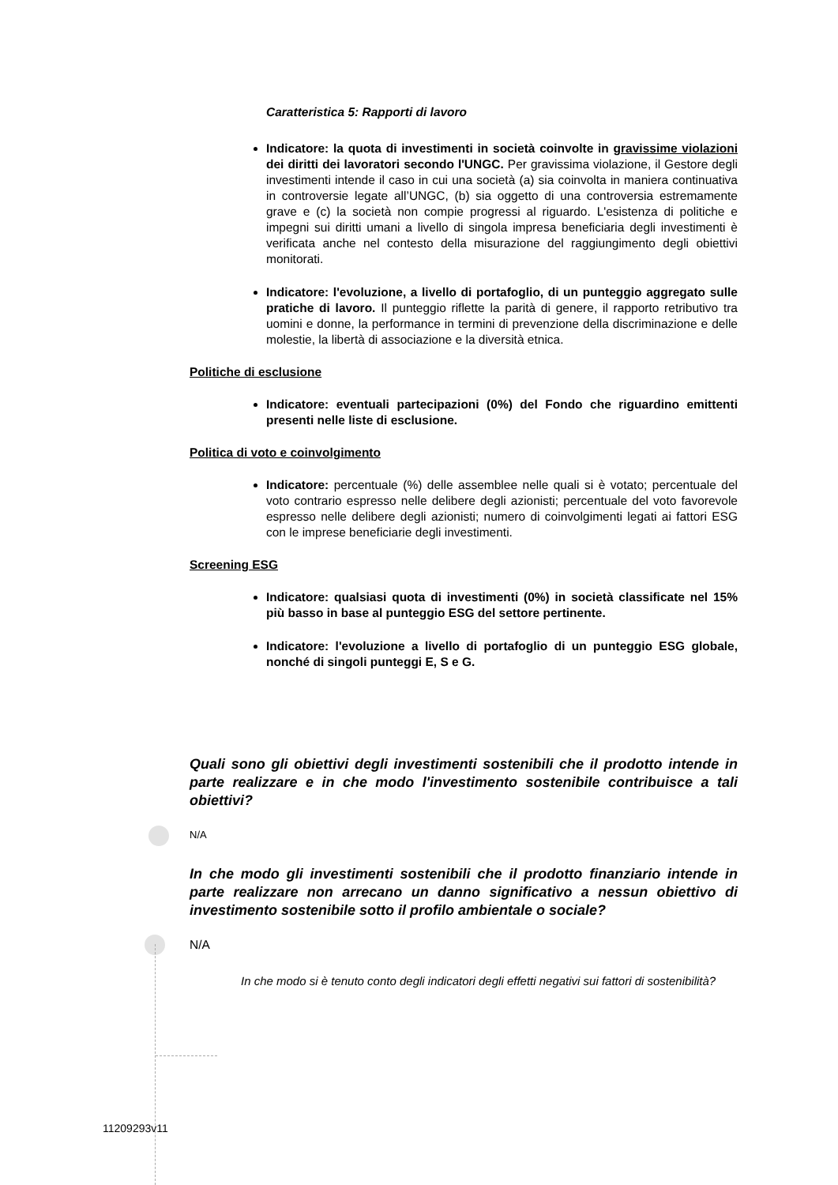Caratteristica 5: Rapporti di lavoro
Indicatore: la quota di investimenti in società coinvolte in gravissime violazioni dei diritti dei lavoratori secondo l'UNGC. Per gravissima violazione, il Gestore degli investimenti intende il caso in cui una società (a) sia coinvolta in maniera continuativa in controversie legate all’UNGC, (b) sia oggetto di una controversia estremamente grave e (c) la società non compie progressi al riguardo. L'esistenza di politiche e impegni sui diritti umani a livello di singola impresa beneficiaria degli investimenti è verificata anche nel contesto della misurazione del raggiungimento degli obiettivi monitorati.
Indicatore: l'evoluzione, a livello di portafoglio, di un punteggio aggregato sulle pratiche di lavoro. Il punteggio riflette la parità di genere, il rapporto retributivo tra uomini e donne, la performance in termini di prevenzione della discriminazione e delle molestie, la libertà di associazione e la diversità etnica.
Politiche di esclusione
Indicatore: eventuali partecipazioni (0%) del Fondo che riguardino emittenti presenti nelle liste di esclusione.
Politica di voto e coinvolgimento
Indicatore: percentuale (%) delle assemblee nelle quali si è votato; percentuale del voto contrario espresso nelle delibere degli azionisti; percentuale del voto favorevole espresso nelle delibere degli azionisti; numero di coinvolgimenti legati ai fattori ESG con le imprese beneficiarie degli investimenti.
Screening ESG
Indicatore: qualsiasi quota di investimenti (0%) in società classificate nel 15% più basso in base al punteggio ESG del settore pertinente.
Indicatore: l'evoluzione a livello di portafoglio di un punteggio ESG globale, nonché di singoli punteggi E, S e G.
Quali sono gli obiettivi degli investimenti sostenibili che il prodotto intende in parte realizzare e in che modo l'investimento sostenibile contribuisce a tali obiettivi?
N/A
In che modo gli investimenti sostenibili che il prodotto finanziario intende in parte realizzare non arrecano un danno significativo a nessun obiettivo di investimento sostenibile sotto il profilo ambientale o sociale?
N/A
In che modo si è tenuto conto degli indicatori degli effetti negativi sui fattori di sostenibilità?
11209293v11